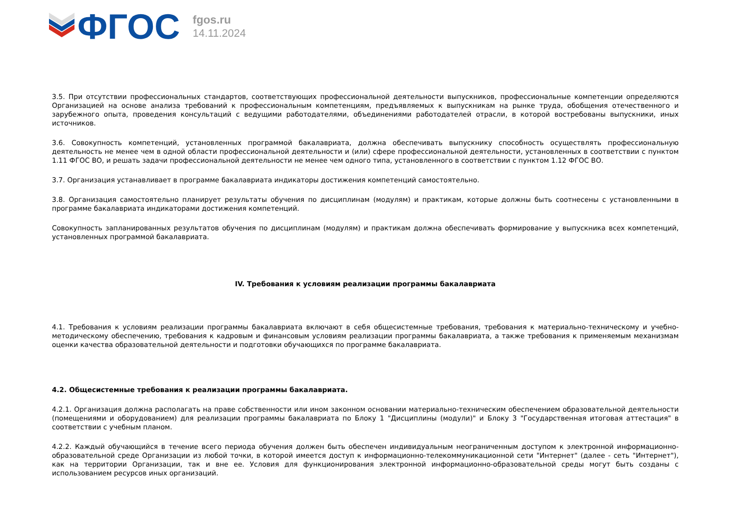ФГОС
fgos.ru
14.11.2024
3.5. При отсутствии профессиональных стандартов, соответствующих профессиональной деятельности выпускников, профессиональные компетенции определяются Организацией на основе анализа требований к профессиональным компетенциям, предъявляемых к выпускникам на рынке труда, обобщения отечественного и зарубежного опыта, проведения консультаций с ведущими работодателями, объединениями работодателей отрасли, в которой востребованы выпускники, иных источников.
3.6. Совокупность компетенций, установленных программой бакалавриата, должна обеспечивать выпускнику способность осуществлять профессиональную деятельность не менее чем в одной области профессиональной деятельности и (или) сфере профессиональной деятельности, установленных в соответствии с пунктом 1.11 ФГОС ВО, и решать задачи профессиональной деятельности не менее чем одного типа, установленного в соответствии с пунктом 1.12 ФГОС ВО.
3.7. Организация устанавливает в программе бакалавриата индикаторы достижения компетенций самостоятельно.
3.8. Организация самостоятельно планирует результаты обучения по дисциплинам (модулям) и практикам, которые должны быть соотнесены с установленными в программе бакалавриата индикаторами достижения компетенций.
Совокупность запланированных результатов обучения по дисциплинам (модулям) и практикам должна обеспечивать формирование у выпускника всех компетенций, установленных программой бакалавриата.
IV. Требования к условиям реализации программы бакалавриата
4.1. Требования к условиям реализации программы бакалавриата включают в себя общесистемные требования, требования к материально-техническому и учебно-методическому обеспечению, требования к кадровым и финансовым условиям реализации программы бакалавриата, а также требования к применяемым механизмам оценки качества образовательной деятельности и подготовки обучающихся по программе бакалавриата.
4.2. Общесистемные требования к реализации программы бакалавриата.
4.2.1. Организация должна располагать на праве собственности или ином законном основании материально-техническим обеспечением образовательной деятельности (помещениями и оборудованием) для реализации программы бакалавриата по Блоку 1 "Дисциплины (модули)" и Блоку 3 "Государственная итоговая аттестация" в соответствии с учебным планом.
4.2.2. Каждый обучающийся в течение всего периода обучения должен быть обеспечен индивидуальным неограниченным доступом к электронной информационно-образовательной среде Организации из любой точки, в которой имеется доступ к информационно-телекоммуникационной сети "Интернет" (далее - сеть "Интернет"), как на территории Организации, так и вне ее. Условия для функционирования электронной информационно-образовательной среды могут быть созданы с использованием ресурсов иных организаций.